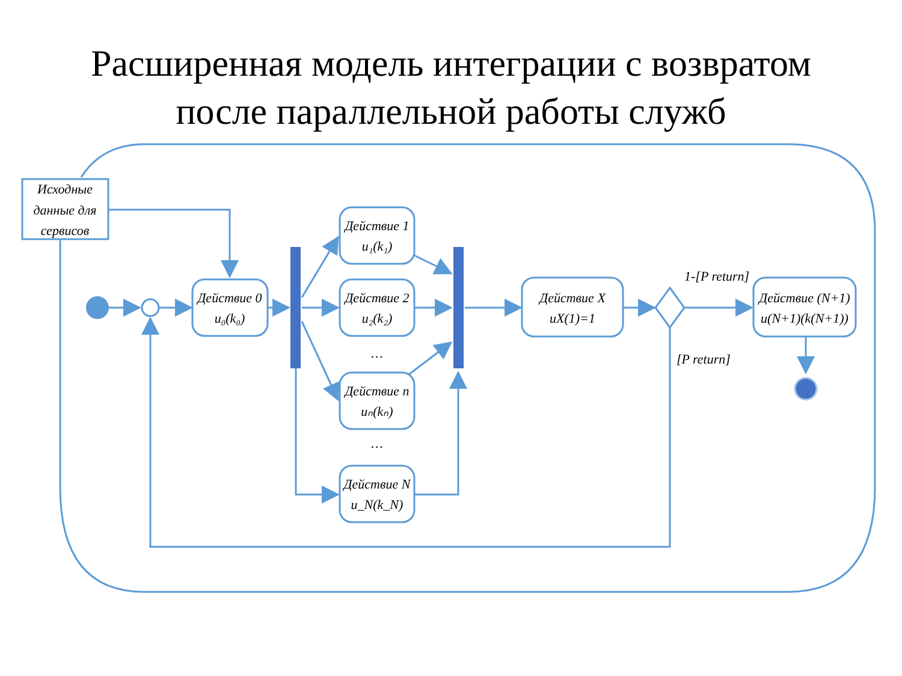Расширенная модель интеграции с возвратом
после параллельной работы служб
Исходные
данные для
сервисов
Действие 0
u₀(k₀)
Действие 1
u₁(k₁)
Действие 2
u₂(k₂)
…
Действие n
uₙ(kₙ)
…
Действие N
u_N(k_N)
Действие X
uX(1)=1
1-[P return]
[P return]
Действие (N+1)
u(N+1)(k(N+1))